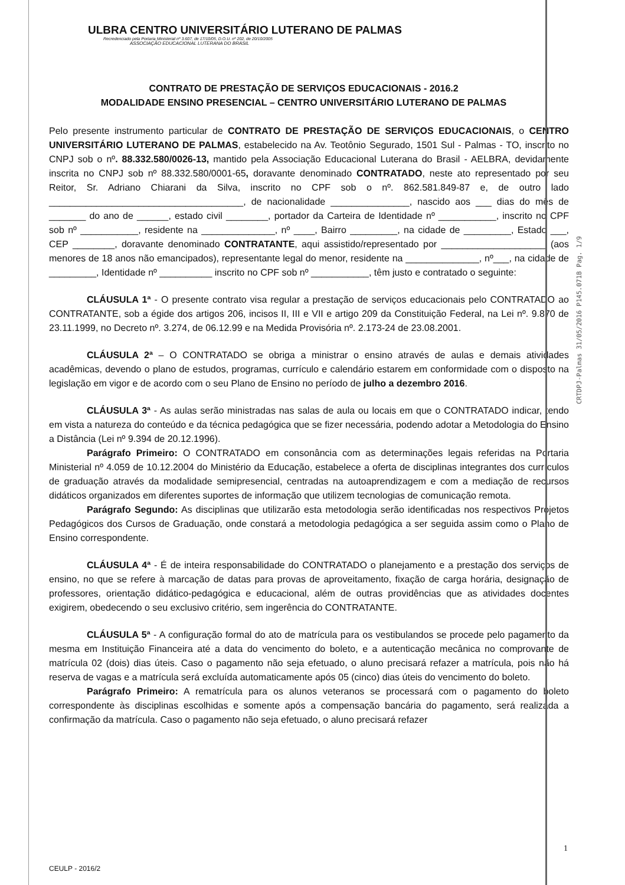ULBRA CENTRO UNIVERSITÁRIO LUTERANO DE PALMAS
Recredenciado pela Portaria Ministerial nº 3.607, de 17/10/05, D.O.U. nº 202, de 20/10/2005
ASSOCIAÇÃO EDUCACIONAL LUTERANA DO BRASIL
CONTRATO DE PRESTAÇÃO DE SERVIÇOS EDUCACIONAIS - 2016.2
MODALIDADE ENSINO PRESENCIAL – CENTRO UNIVERSITÁRIO LUTERANO DE PALMAS
Pelo presente instrumento particular de CONTRATO DE PRESTAÇÃO DE SERVIÇOS EDUCACIONAIS, o CENTRO UNIVERSITÁRIO LUTERANO DE PALMAS, estabelecido na Av. Teotônio Segurado, 1501 Sul - Palmas - TO, inscrito no CNPJ sob o nº. 88.332.580/0026-13, mantido pela Associação Educacional Luterana do Brasil - AELBRA, devidamente inscrita no CNPJ sob nº 88.332.580/0001-65, doravante denominado CONTRATADO, neste ato representado por seu Reitor, Sr. Adriano Chiarani da Silva, inscrito no CPF sob o nº. 862.581.849-87 e, de outro lado _____________________________________, de nacionalidade _______________, nascido aos ___ dias do mês de _______ do ano de ______, estado civil ________, portador da Carteira de Identidade nº ___________, inscrito no CPF sob nº ___________, residente na ______________, nº ____, Bairro _________, na cidade de _________, Estado ___, CEP ________, doravante denominado CONTRATANTE, aqui assistido/representado por ____________________ (aos menores de 18 anos não emancipados), representante legal do menor, residente na ______________, nº___, na cidade de _________, Identidade nº __________ inscrito no CPF sob nº ___________, têm justo e contratado o seguinte:
CLÁUSULA 1ª - O presente contrato visa regular a prestação de serviços educacionais pelo CONTRATADO ao CONTRATANTE, sob a égide dos artigos 206, incisos II, III e VII e artigo 209 da Constituição Federal, na Lei nº. 9.870 de 23.11.1999, no Decreto nº. 3.274, de 06.12.99 e na Medida Provisória nº. 2.173-24 de 23.08.2001.
CLÁUSULA 2ª – O CONTRATADO se obriga a ministrar o ensino através de aulas e demais atividades acadêmicas, devendo o plano de estudos, programas, currículo e calendário estarem em conformidade com o disposto na legislação em vigor e de acordo com o seu Plano de Ensino no período de julho a dezembro 2016.
CLÁUSULA 3ª - As aulas serão ministradas nas salas de aula ou locais em que o CONTRATADO indicar, tendo em vista a natureza do conteúdo e da técnica pedagógica que se fizer necessária, podendo adotar a Metodologia do Ensino a Distância (Lei nº 9.394 de 20.12.1996).
Parágrafo Primeiro: O CONTRATADO em consonância com as determinações legais referidas na Portaria Ministerial nº 4.059 de 10.12.2004 do Ministério da Educação, estabelece a oferta de disciplinas integrantes dos currículos de graduação através da modalidade semipresencial, centradas na autoaprendizagem e com a mediação de recursos didáticos organizados em diferentes suportes de informação que utilizem tecnologias de comunicação remota.
Parágrafo Segundo: As disciplinas que utilizarão esta metodologia serão identificadas nos respectivos Projetos Pedagógicos dos Cursos de Graduação, onde constará a metodologia pedagógica a ser seguida assim como o Plano de Ensino correspondente.
CLÁUSULA 4ª - É de inteira responsabilidade do CONTRATADO o planejamento e a prestação dos serviços de ensino, no que se refere à marcação de datas para provas de aproveitamento, fixação de carga horária, designação de professores, orientação didático-pedagógica e educacional, além de outras providências que as atividades docentes exigirem, obedecendo o seu exclusivo critério, sem ingerência do CONTRATANTE.
CLÁUSULA 5ª - A configuração formal do ato de matrícula para os vestibulandos se procede pelo pagamento da mesma em Instituição Financeira até a data do vencimento do boleto, e a autenticação mecânica no comprovante de matrícula 02 (dois) dias úteis. Caso o pagamento não seja efetuado, o aluno precisará refazer a matrícula, pois não há reserva de vagas e a matrícula será excluída automaticamente após 05 (cinco) dias úteis do vencimento do boleto.
Parágrafo Primeiro: A rematrícula para os alunos veteranos se processará com o pagamento do boleto correspondente às disciplinas escolhidas e somente após a compensação bancária do pagamento, será realizada a confirmação da matrícula. Caso o pagamento não seja efetuado, o aluno precisará refazer
CRTDPJ-Palmas 31/05/2016 P145.071B Pag. 1/9
1
CEULP - 2016/2